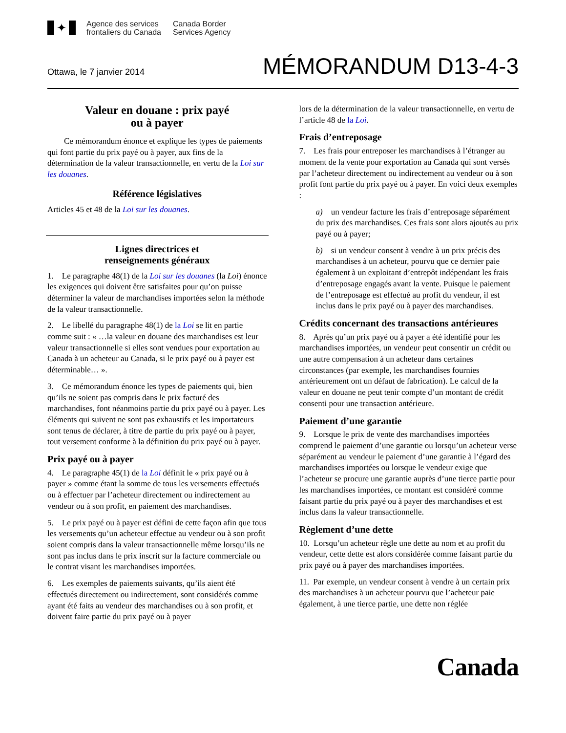✦
Agence des services
frontaliers du Canada
Canada Border
Services Agency
Ottawa, le 7 janvier 2014
MÉMORANDUM D13-4-3
Valeur en douane : prix payé
ou à payer
Ce mémorandum énonce et explique les types de paiements qui font partie du prix payé ou à payer, aux fins de la détermination de la valeur transactionnelle, en vertu de la Loi sur les douanes.
Référence législatives
Articles 45 et 48 de la Loi sur les douanes.
Lignes directrices et
renseignements généraux
1. Le paragraphe 48(1) de la Loi sur les douanes (la Loi) énonce les exigences qui doivent être satisfaites pour qu’on puisse déterminer la valeur de marchandises importées selon la méthode de la valeur transactionnelle.
2. Le libellé du paragraphe 48(1) de la Loi se lit en partie comme suit : « …la valeur en douane des marchandises est leur valeur transactionnelle si elles sont vendues pour exportation au Canada à un acheteur au Canada, si le prix payé ou à payer est déterminable… ».
3. Ce mémorandum énonce les types de paiements qui, bien qu’ils ne soient pas compris dans le prix facturé des marchandises, font néanmoins partie du prix payé ou à payer. Les éléments qui suivent ne sont pas exhaustifs et les importateurs sont tenus de déclarer, à titre de partie du prix payé ou à payer, tout versement conforme à la définition du prix payé ou à payer.
Prix payé ou à payer
4. Le paragraphe 45(1) de la Loi définit le « prix payé ou à payer » comme étant la somme de tous les versements effectués ou à effectuer par l’acheteur directement ou indirectement au vendeur ou à son profit, en paiement des marchandises.
5. Le prix payé ou à payer est défini de cette façon afin que tous les versements qu’un acheteur effectue au vendeur ou à son profit soient compris dans la valeur transactionnelle même lorsqu’ils ne sont pas inclus dans le prix inscrit sur la facture commerciale ou le contrat visant les marchandises importées.
6. Les exemples de paiements suivants, qu’ils aient été effectués directement ou indirectement, sont considérés comme ayant été faits au vendeur des marchandises ou à son profit, et doivent faire partie du prix payé ou à payer
lors de la détermination de la valeur transactionnelle, en vertu de l’article 48 de la Loi.
Frais d’entreposage
7. Les frais pour entreposer les marchandises à l’étranger au moment de la vente pour exportation au Canada qui sont versés par l’acheteur directement ou indirectement au vendeur ou à son profit font partie du prix payé ou à payer. En voici deux exemples :
a) un vendeur facture les frais d’entreposage séparément du prix des marchandises. Ces frais sont alors ajoutés au prix payé ou à payer;
b) si un vendeur consent à vendre à un prix précis des marchandises à un acheteur, pourvu que ce dernier paie également à un exploitant d’entrepôt indépendant les frais d’entreposage engagés avant la vente. Puisque le paiement de l’entreposage est effectué au profit du vendeur, il est inclus dans le prix payé ou à payer des marchandises.
Crédits concernant des transactions antérieures
8. Après qu’un prix payé ou à payer a été identifié pour les marchandises importées, un vendeur peut consentir un crédit ou une autre compensation à un acheteur dans certaines circonstances (par exemple, les marchandises fournies antérieurement ont un défaut de fabrication). Le calcul de la valeur en douane ne peut tenir compte d’un montant de crédit consenti pour une transaction antérieure.
Paiement d’une garantie
9. Lorsque le prix de vente des marchandises importées comprend le paiement d’une garantie ou lorsqu’un acheteur verse séparément au vendeur le paiement d’une garantie à l’égard des marchandises importées ou lorsque le vendeur exige que l’acheteur se procure une garantie auprès d’une tierce partie pour les marchandises importées, ce montant est considéré comme faisant partie du prix payé ou à payer des marchandises et est inclus dans la valeur transactionnelle.
Règlement d’une dette
10. Lorsqu’un acheteur règle une dette au nom et au profit du vendeur, cette dette est alors considérée comme faisant partie du prix payé ou à payer des marchandises importées.
11. Par exemple, un vendeur consent à vendre à un certain prix des marchandises à un acheteur pourvu que l’acheteur paie également, à une tierce partie, une dette non réglée
Canada